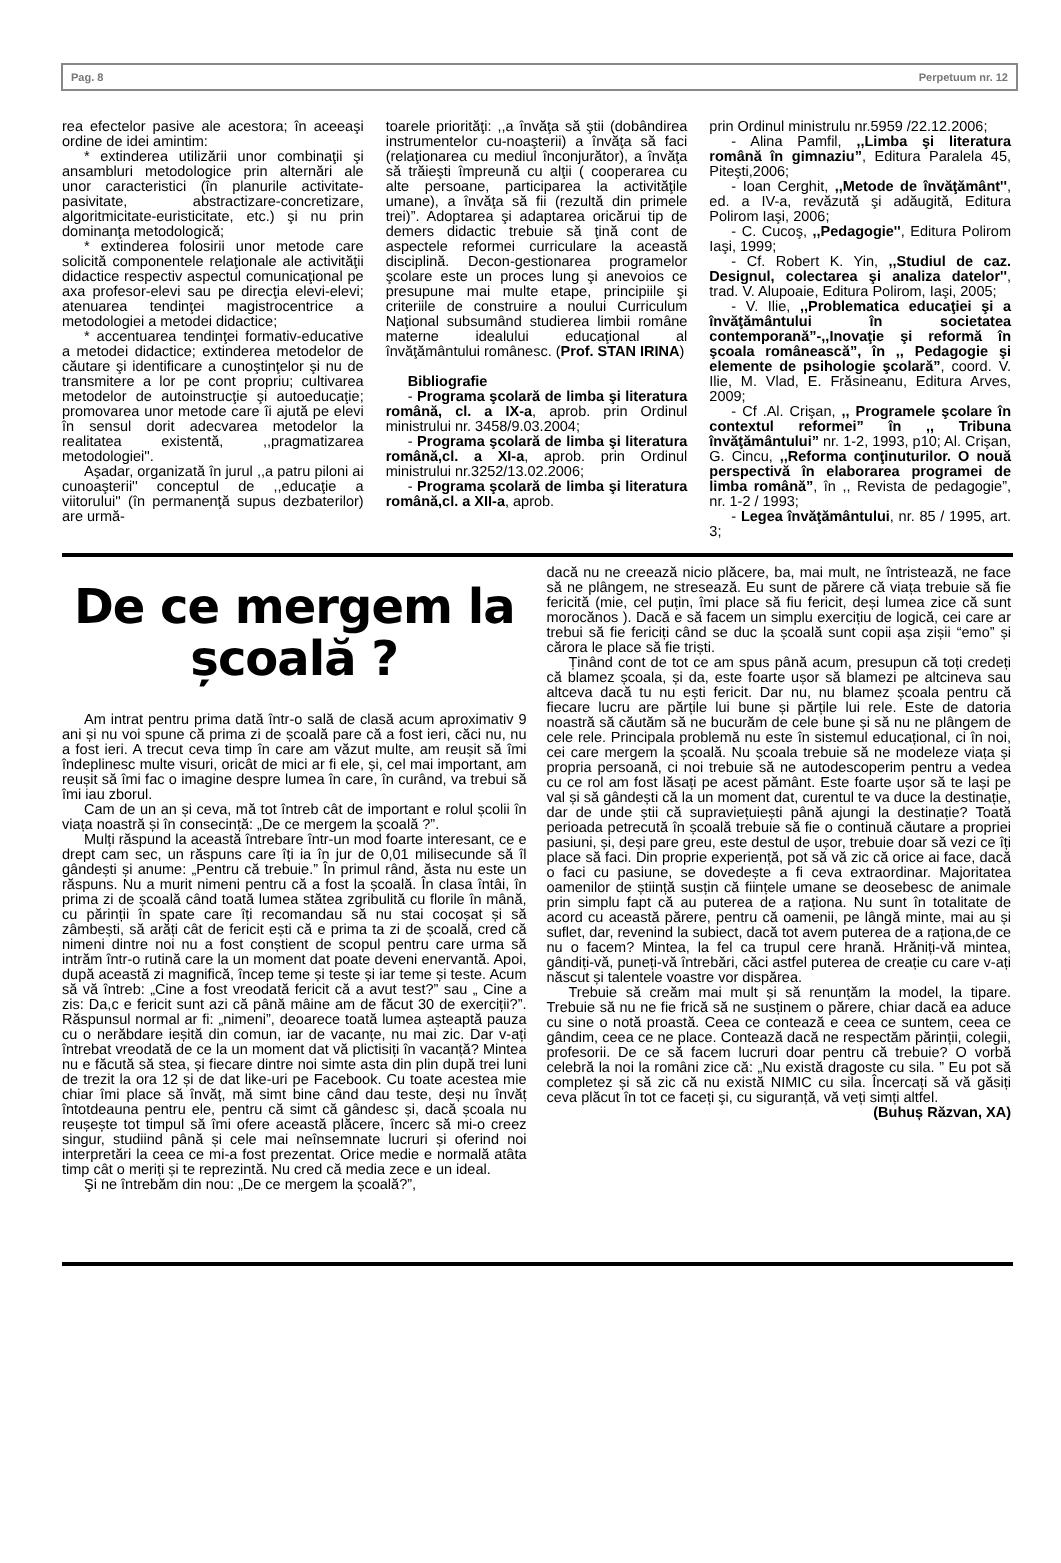Pag. 8 Perpetuum nr. 12
rea efectelor pasive ale acestora; în aceeaşi ordine de idei amintim:
* extinderea utilizării unor combinaţii şi ansambluri metodologice prin alternări ale unor caracteristici (în planurile activitate-pasivitate, abstractizare-concretizare, algoritmicitate-euristicitate, etc.) şi nu prin dominanţa metodologică;
* extinderea folosirii unor metode care solicită componentele relaţionale ale activităţii didactice respectiv aspectul comunicaţional pe axa profesor-elevi sau pe direcţia elevi-elevi; atenuarea tendinţei magistrocentrice a metodologiei a metodei didactice;
* accentuarea tendinţei formativ-educative a metodei didactice; extinderea metodelor de căutare şi identificare a cunoştinţelor şi nu de transmitere a lor pe cont propriu; cultivarea metodelor de autoinstrucţie şi autoeducaţie; promovarea unor metode care îi ajută pe elevi în sensul dorit adecvarea metodelor la realitatea existentă, ,,pragmatizarea metodologiei''.
Aşadar, organizată în jurul ,,a patru piloni ai cunoaşterii'' conceptul de ,,educaţie a viitorului'' (în permanenţă supus dezbaterilor) are urmă-
toarele priorităţi: ,,a învăţa să ştii (dobândirea instrumentelor cu-noaşterii) a învăţa să faci (relaţionarea cu mediul înconjurător), a învăţa să trăieşti împreună cu alţii ( cooperarea cu alte persoane, participarea la activităţile umane), a învăţa să fii (rezultă din primele trei)”. Adoptarea şi adaptarea oricărui tip de demers didactic trebuie să ţină cont de aspectele reformei curriculare la această disciplină. Decon-gestionarea programelor şcolare este un proces lung şi anevoios ce presupune mai multe etape, principiile şi criteriile de construire a noului Curriculum Naţional subsumând studierea limbii române materne idealului educaţional al învăţământului românesc. (Prof. STAN IRINA)
Bibliografie
- Programa şcolară de limba şi literatura română, cl. a IX-a, aprob. prin Ordinul ministrului nr. 3458/9.03.2004;
- Programa şcolară de limba şi literatura română,cl. a XI-a, aprob. prin Ordinul ministrului nr.3252/13.02.2006;
- Programa şcolară de limba şi literatura română,cl. a XII-a, aprob.
prin Ordinul ministrulu nr.5959 /22.12.2006;
- Alina Pamfil, ,,Limba şi literatura română în gimnaziu”, Editura Paralela 45, Piteşti,2006;
- Ioan Cerghit, ,,Metode de învăţământ'', ed. a IV-a, revăzută şi adăugită, Editura Polirom Iaşi, 2006;
- C. Cucoş, ,,Pedagogie'', Editura Polirom Iaşi, 1999;
- Cf. Robert K. Yin, ,,Studiul de caz. Designul, colectarea şi analiza datelor'', trad. V. Alupoaie, Editura Polirom, Iaşi, 2005;
- V. Ilie, ,,Problematica educaţiei şi a învăţământului în societatea contemporană”-,,Inovaţie şi reformă în şcoala românească”, în ,, Pedagogie şi elemente de psihologie şcolară”, coord. V. Ilie, M. Vlad, E. Frăsineanu, Editura Arves, 2009;
- Cf .Al. Crişan, ,, Programele şcolare în contextul reformei” în ,, Tribuna învăţământului” nr. 1-2, 1993, p10; Al. Crişan, G. Cincu, ,,Reforma conţinuturilor. O nouă perspectivă în elaborarea programei de limba română”, în ,, Revista de pedagogie”, nr. 1-2 / 1993;
- Legea învăţământului, nr. 85 / 1995, art. 3;
De ce mergem la școală ?
Am intrat pentru prima dată într-o sală de clasă acum aproximativ 9 ani și nu voi spune că prima zi de școală pare că a fost ieri, căci nu, nu a fost ieri. A trecut ceva timp în care am văzut multe, am reușit să îmi îndeplinesc multe visuri, oricât de mici ar fi ele, și, cel mai important, am reușit să îmi fac o imagine despre lumea în care, în curând, va trebui să îmi iau zborul.
Cam de un an și ceva, mă tot întreb cât de important e rolul școlii în viața noastră și în consecință: „De ce mergem la școală ?”.
Mulți răspund la această întrebare într-un mod foarte interesant, ce e drept cam sec, un răspuns care îți ia în jur de 0,01 milisecunde să îl gândești și anume: „Pentru că trebuie.” În primul rând, ăsta nu este un răspuns. Nu a murit nimeni pentru că a fost la școală. În clasa întâi, în prima zi de școală când toată lumea stătea zgribulită cu florile în mână, cu părinții în spate care îți recomandau să nu stai cocoșat și să zâmbești, să arăți cât de fericit ești că e prima ta zi de școală, cred că nimeni dintre noi nu a fost conștient de scopul pentru care urma să intrăm într-o rutină care la un moment dat poate deveni enervantă. Apoi, după această zi magnifică, încep teme și teste și iar teme și teste. Acum să vă întreb: „Cine a fost vreodată fericit că a avut test?” sau „ Cine a zis: Da,c e fericit sunt azi că până mâine am de făcut 30 de exerciții?”. Răspunsul normal ar fi: „nimeni”, deoarece toată lumea așteaptă pauza cu o nerăbdare ieșită din comun, iar de vacanțe, nu mai zic. Dar v-ați întrebat vreodată de ce la un moment dat vă plictisiți în vacanță? Mintea nu e făcută să stea, și fiecare dintre noi simte asta din plin după trei luni de trezit la ora 12 și de dat like-uri pe Facebook. Cu toate acestea mie chiar îmi place să învăț, mă simt bine când dau teste, deși nu învăț întotdeauna pentru ele, pentru că simt că gândesc și, dacă școala nu reușește tot timpul să îmi ofere această plăcere, încerc să mi-o creez singur, studiind până și cele mai neînsemnate lucruri și oferind noi interpretări la ceea ce mi-a fost prezentat. Orice medie e normală atâta timp cât o meriți și te reprezintă. Nu cred că media zece e un ideal.
Şi ne întrebăm din nou: „De ce mergem la școală?”,
dacă nu ne creează nicio plăcere, ba, mai mult, ne întristează, ne face să ne plângem, ne stresează. Eu sunt de părere că viața trebuie să fie fericită (mie, cel puțin, îmi place să fiu fericit, deși lumea zice că sunt morocănos ). Dacă e să facem un simplu exercițiu de logică, cei care ar trebui să fie fericiți când se duc la școală sunt copii așa zișii “emo” și cărora le place să fie triști.
Ținând cont de tot ce am spus până acum, presupun că toți credeți că blamez școala, și da, este foarte ușor să blamezi pe altcineva sau altceva dacă tu nu ești fericit. Dar nu, nu blamez școala pentru că fiecare lucru are părțile lui bune și părțile lui rele. Este de datoria noastră să căutăm să ne bucurăm de cele bune și să nu ne plângem de cele rele. Principala problemă nu este în sistemul educațional, ci în noi, cei care mergem la școală. Nu școala trebuie să ne modeleze viața și propria persoană, ci noi trebuie să ne autodescoperim pentru a vedea cu ce rol am fost lăsați pe acest pământ. Este foarte ușor să te lași pe val și să gândești că la un moment dat, curentul te va duce la destinație, dar de unde știi că supraviețuiești până ajungi la destinație? Toată perioada petrecută în școală trebuie să fie o continuă căutare a propriei pasiuni, și, deși pare greu, este destul de ușor, trebuie doar să vezi ce îți place să faci. Din proprie experiență, pot să vă zic că orice ai face, dacă o faci cu pasiune, se dovedește a fi ceva extraordinar. Majoritatea oamenilor de știință susțin că ființele umane se deosebesc de animale prin simplu fapt că au puterea de a raționa. Nu sunt în totalitate de acord cu această părere, pentru că oamenii, pe lângă minte, mai au și suflet, dar, revenind la subiect, dacă tot avem puterea de a raționa,de ce nu o facem? Mintea, la fel ca trupul cere hrană. Hrăniți-vă mintea, gândiți-vă, puneți-vă întrebări, căci astfel puterea de creație cu care v-ați născut și talentele voastre vor dispărea.
Trebuie să creăm mai mult și să renunțăm la model, la tipare. Trebuie să nu ne fie frică să ne susținem o părere, chiar dacă ea aduce cu sine o notă proastă. Ceea ce contează e ceea ce suntem, ceea ce gândim, ceea ce ne place. Contează dacă ne respectăm părinții, colegii, profesorii. De ce să facem lucruri doar pentru că trebuie? O vorbă celebră la noi la români zice că: „Nu există dragoste cu sila. ” Eu pot să completez și să zic că nu există NIMIC cu sila. Încercați să vă găsiți ceva plăcut în tot ce faceți şi, cu siguranță, vă veți simți altfel.
(Buhuș Răzvan, XA)